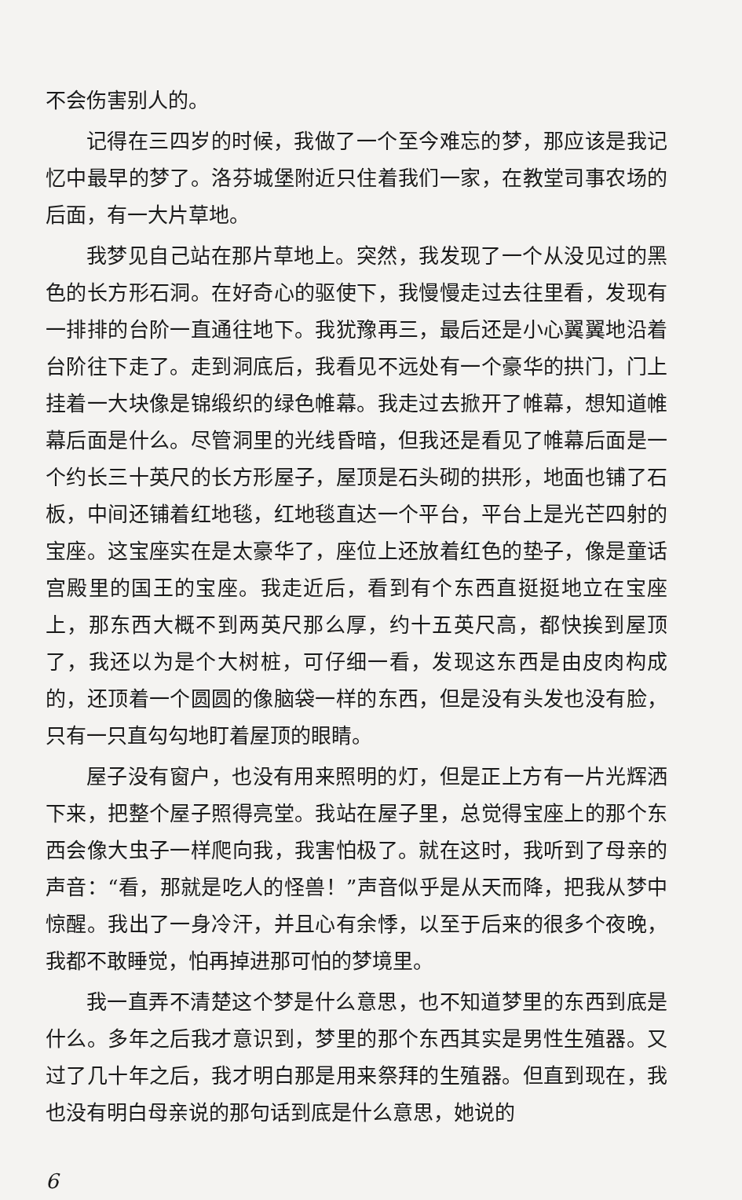不会伤害别人的。
记得在三四岁的时候，我做了一个至今难忘的梦，那应该是我记忆中最早的梦了。洛芬城堡附近只住着我们一家，在教堂司事农场的后面，有一大片草地。
我梦见自己站在那片草地上。突然，我发现了一个从没见过的黑色的长方形石洞。在好奇心的驱使下，我慢慢走过去往里看，发现有一排排的台阶一直通往地下。我犹豫再三，最后还是小心翼翼地沿着台阶往下走了。走到洞底后，我看见不远处有一个豪华的拱门，门上挂着一大块像是锦缎织的绿色帷幕。我走过去掀开了帷幕，想知道帷幕后面是什么。尽管洞里的光线昏暗，但我还是看见了帷幕后面是一个约长三十英尺的长方形屋子，屋顶是石头砌的拱形，地面也铺了石板，中间还铺着红地毯，红地毯直达一个平台，平台上是光芒四射的宝座。这宝座实在是太豪华了，座位上还放着红色的垫子，像是童话宫殿里的国王的宝座。我走近后，看到有个东西直挺挺地立在宝座上，那东西大概不到两英尺那么厚，约十五英尺高，都快挨到屋顶了，我还以为是个大树桩，可仔细一看，发现这东西是由皮肉构成的，还顶着一个圆圆的像脑袋一样的东西，但是没有头发也没有脸，只有一只直勾勾地盯着屋顶的眼睛。
屋子没有窗户，也没有用来照明的灯，但是正上方有一片光辉洒下来，把整个屋子照得亮堂。我站在屋子里，总觉得宝座上的那个东西会像大虫子一样爬向我，我害怕极了。就在这时，我听到了母亲的声音：“看，那就是吃人的怪兽！”声音似乎是从天而降，把我从梦中惊醒。我出了一身冷汗，并且心有余悸，以至于后来的很多个夜晚，我都不敢睡觉，怕再掉进那可怕的梦境里。
我一直弄不清楚这个梦是什么意思，也不知道梦里的东西到底是什么。多年之后我才意识到，梦里的那个东西其实是男性生殖器。又过了几十年之后，我才明白那是用来祭拜的生殖器。但直到现在，我也没有明白母亲说的那句话到底是什么意思，她说的
6